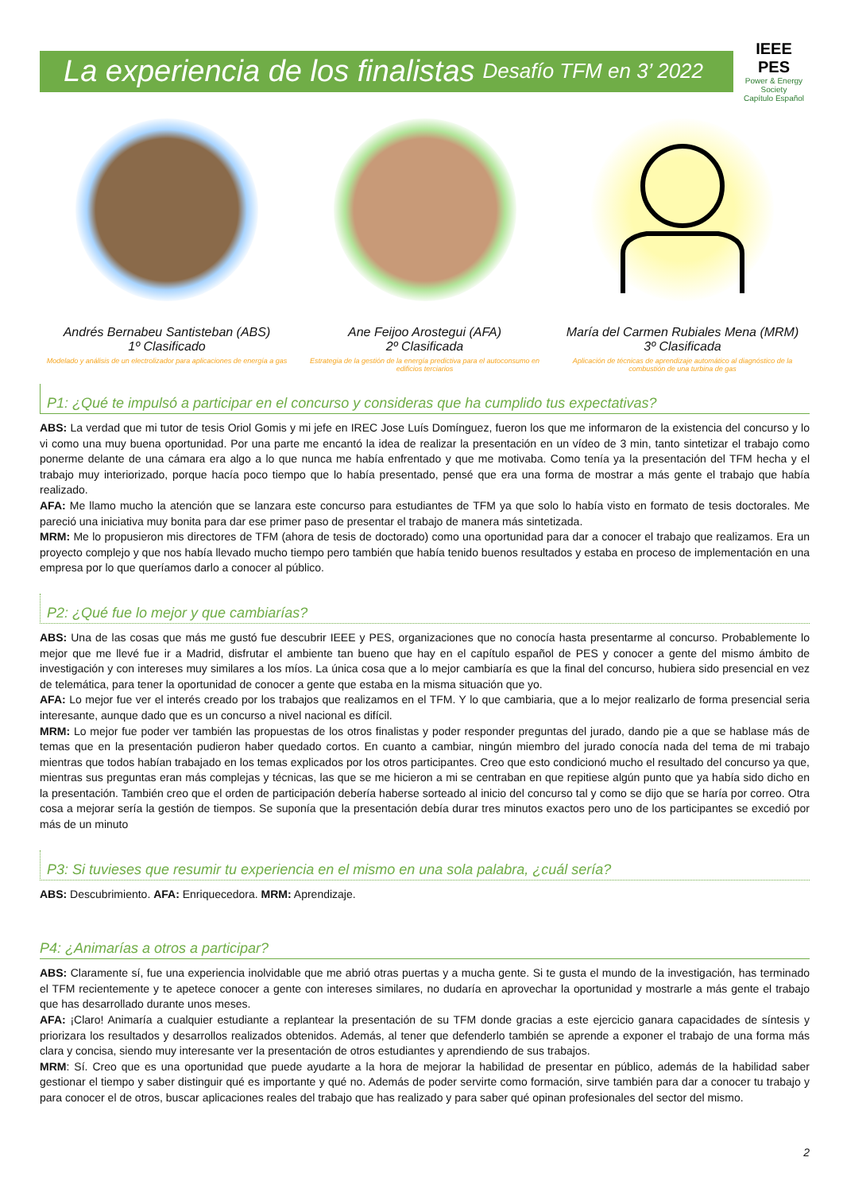La experiencia de los finalistas Desafío TFM en 3’ 2022
IEEE PES
Power & Energy Society
Capítulo Español
Andrés Bernabeu Santisteban (ABS)
1º Clasificado
Modelado y análisis de un electrolizador para aplicaciones de energía a gas
Ane Feijoo Arostegui (AFA)
2º Clasificada
Estrategia de la gestión de la energía predictiva para el autoconsumo en edificios terciarios
María del Carmen Rubiales Mena (MRM)
3º Clasificada
Aplicación de técnicas de aprendizaje automático al diagnóstico de la combustión de una turbina de gas
P1: ¿Qué te impulsó a participar en el concurso y consideras que ha cumplido tus expectativas?
ABS: La verdad que mi tutor de tesis Oriol Gomis y mi jefe en IREC Jose Luís Domínguez, fueron los que me informaron de la existencia del concurso y lo vi como una muy buena oportunidad. Por una parte me encantó la idea de realizar la presentación en un vídeo de 3 min, tanto sintetizar el trabajo como ponerme delante de una cámara era algo a lo que nunca me había enfrentado y que me motivaba. Como tenía ya la presentación del TFM hecha y el trabajo muy interiorizado, porque hacía poco tiempo que lo había presentado, pensé que era una forma de mostrar a más gente el trabajo que había realizado.
AFA: Me llamo mucho la atención que se lanzara este concurso para estudiantes de TFM ya que solo lo había visto en formato de tesis doctorales. Me pareció una iniciativa muy bonita para dar ese primer paso de presentar el trabajo de manera más sintetizada.
MRM: Me lo propusieron mis directores de TFM (ahora de tesis de doctorado) como una oportunidad para dar a conocer el trabajo que realizamos. Era un proyecto complejo y que nos había llevado mucho tiempo pero también que había tenido buenos resultados y estaba en proceso de implementación en una empresa por lo que queríamos darlo a conocer al público.
P2: ¿Qué fue lo mejor y que cambiarías?
ABS: Una de las cosas que más me gustó fue descubrir IEEE y PES, organizaciones que no conocía hasta presentarme al concurso. Probablemente lo mejor que me llevé fue ir a Madrid, disfrutar el ambiente tan bueno que hay en el capítulo español de PES y conocer a gente del mismo ámbito de investigación y con intereses muy similares a los míos. La única cosa que a lo mejor cambiaría es que la final del concurso, hubiera sido presencial en vez de telemática, para tener la oportunidad de conocer a gente que estaba en la misma situación que yo.
AFA: Lo mejor fue ver el interés creado por los trabajos que realizamos en el TFM. Y lo que cambiaria, que a lo mejor realizarlo de forma presencial seria interesante, aunque dado que es un concurso a nivel nacional es difícil.
MRM: Lo mejor fue poder ver también las propuestas de los otros finalistas y poder responder preguntas del jurado, dando pie a que se hablase más de temas que en la presentación pudieron haber quedado cortos. En cuanto a cambiar, ningún miembro del jurado conocía nada del tema de mi trabajo mientras que todos habían trabajado en los temas explicados por los otros participantes. Creo que esto condicionó mucho el resultado del concurso ya que, mientras sus preguntas eran más complejas y técnicas, las que se me hicieron a mi se centraban en que repitiese algún punto que ya había sido dicho en la presentación. También creo que el orden de participación debería haberse sorteado al inicio del concurso tal y como se dijo que se haría por correo. Otra cosa a mejorar sería la gestión de tiempos. Se suponía que la presentación debía durar tres minutos exactos pero uno de los participantes se excedió por más de un minuto
P3: Si tuvieses que resumir tu experiencia en el mismo en una sola palabra, ¿cuál sería?
ABS: Descubrimiento. AFA: Enriquecedora. MRM: Aprendizaje.
P4: ¿Animarías a otros a participar?
ABS: Claramente sí, fue una experiencia inolvidable que me abrió otras puertas y a mucha gente. Si te gusta el mundo de la investigación, has terminado el TFM recientemente y te apetece conocer a gente con intereses similares, no dudaría en aprovechar la oportunidad y mostrarle a más gente el trabajo que has desarrollado durante unos meses.
AFA: ¡Claro! Animaría a cualquier estudiante a replantear la presentación de su TFM donde gracias a este ejercicio ganara capacidades de síntesis y priorizara los resultados y desarrollos realizados obtenidos. Además, al tener que defenderlo también se aprende a exponer el trabajo de una forma más clara y concisa, siendo muy interesante ver la presentación de otros estudiantes y aprendiendo de sus trabajos.
MRM: Sí. Creo que es una oportunidad que puede ayudarte a la hora de mejorar la habilidad de presentar en público, además de la habilidad saber gestionar el tiempo y saber distinguir qué es importante y qué no. Además de poder servirte como formación, sirve también para dar a conocer tu trabajo y para conocer el de otros, buscar aplicaciones reales del trabajo que has realizado y para saber qué opinan profesionales del sector del mismo.
2